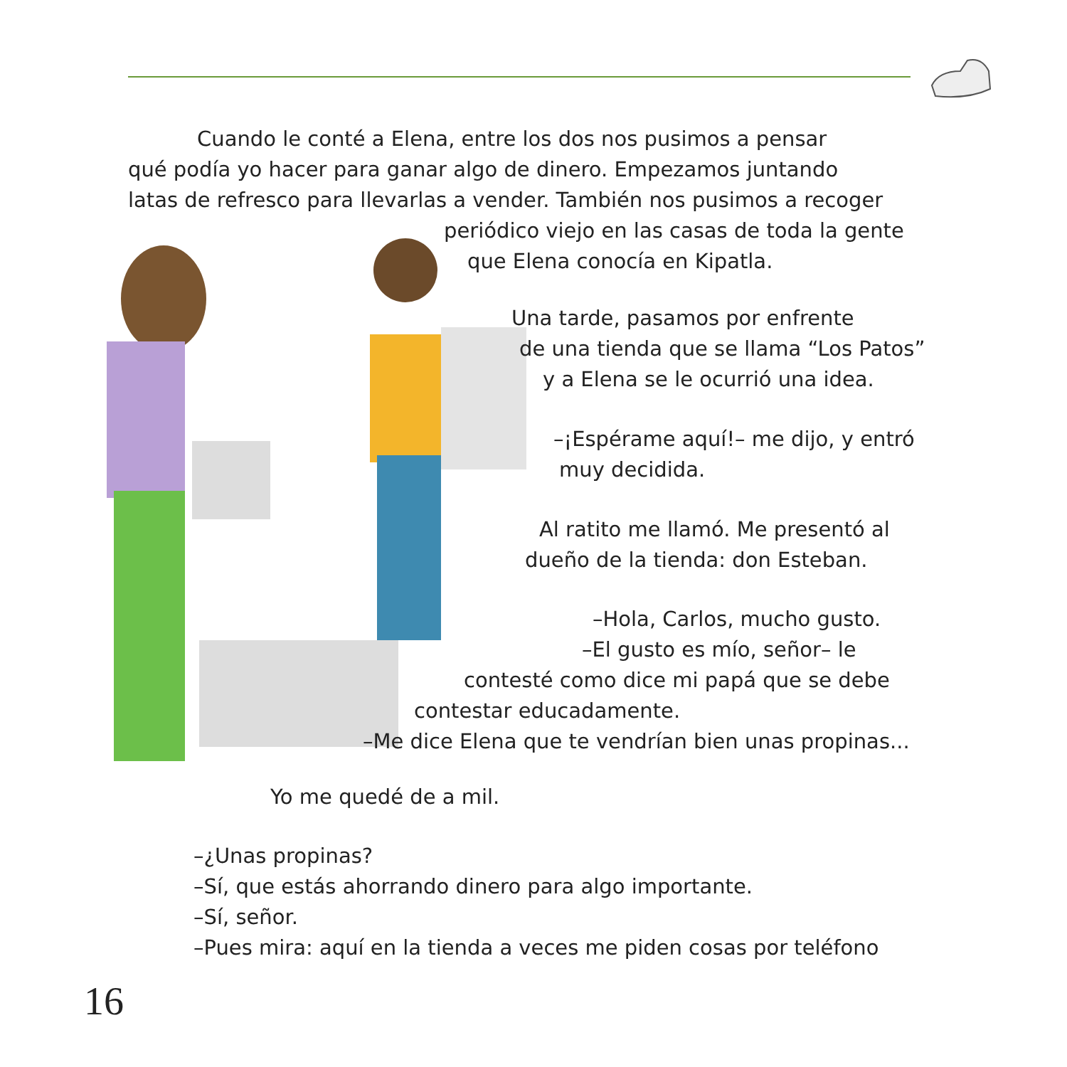Cuando le conté a Elena, entre los dos nos pusimos a pensar
qué podía yo hacer para ganar algo de dinero. Empezamos juntando
latas de refresco para llevarlas a vender. También nos pusimos a recoger
periódico viejo en las casas de toda la gente
que Elena conocía en Kipatla.
Una tarde, pasamos por enfrente
de una tienda que se llama “Los Patos”
y a Elena se le ocurrió una idea.
–¡Espérame aquí!– me dijo, y entró
muy decidida.
Al ratito me llamó. Me presentó al
dueño de la tienda: don Esteban.
–Hola, Carlos, mucho gusto.
–El gusto es mío, señor– le
contesté como dice mi papá que se debe
contestar educadamente.
–Me dice Elena que te vendrían bien unas propinas...
Yo me quedé de a mil.
–¿Unas propinas?
–Sí, que estás ahorrando dinero para algo importante.
–Sí, señor.
–Pues mira: aquí en la tienda a veces me piden cosas por teléfono
16